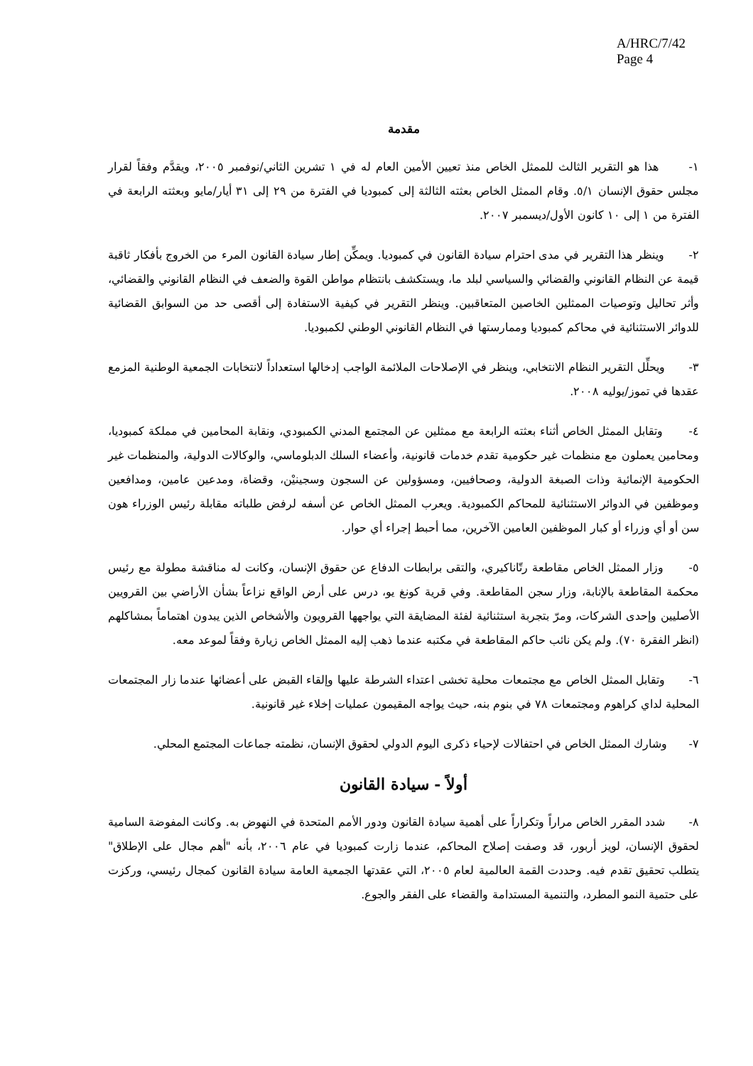A/HRC/7/42
Page 4
مقدمة
١- هذا هو التقرير الثالث للممثل الخاص منذ تعيين الأمين العام له في ١ تشرين الثاني/نوفمبر ٢٠٠٥، ويقدَّم وفقاً لقرار مجلس حقوق الإنسان ٥/١. وقام الممثل الخاص بعثته الثالثة إلى كمبوديا في الفترة من ٢٩ إلى ٣١ أيار/مايو وبعثته الرابعة في الفترة من ١ إلى ١٠ كانون الأول/ديسمبر ٢٠٠٧.
٢- وينظر هذا التقرير في مدى احترام سيادة القانون في كمبوديا. ويمكِّن إطار سيادة القانون المرء من الخروج بأفكار ثاقبة قيمة عن النظام القانوني والقضائي والسياسي لبلد ما، ويستكشف بانتظام مواطن القوة والضعف في النظام القانوني والقضائي، وأثر تحاليل وتوصيات الممثلين الخاصين المتعاقبين. وينظر التقرير في كيفية الاستفادة إلى أقصى حد من السوابق القضائية للدوائر الاستثنائية في محاكم كمبوديا وممارستها في النظام القانوني الوطني لكمبوديا.
٣- ويحلِّل التقرير النظام الانتخابي، وينظر في الإصلاحات الملائمة الواجب إدخالها استعداداً لانتخابات الجمعية الوطنية المزمع عقدها في تموز/يوليه ٢٠٠٨.
٤- وتقابل الممثل الخاص أثناء بعثته الرابعة مع ممثلين عن المجتمع المدني الكمبودي، ونقابة المحامين في مملكة كمبوديا، ومحامين يعملون مع منظمات غير حكومية تقدم خدمات قانونية، وأعضاء السلك الدبلوماسي، والوكالات الدولية، والمنظمات غير الحكومية الإنمائية وذات الصبغة الدولية، وصحافيين، ومسؤولين عن السجون وسجينيْن، وقضاة، ومدعين عامين، ومدافعين وموظفين في الدوائر الاستثنائية للمحاكم الكمبودية. ويعرب الممثل الخاص عن أسفه لرفض طلباته مقابلة رئيس الوزراء هون سن أو أي وزراء أو كبار الموظفين العامين الآخرين، مما أحبط إجراء أي حوار.
٥- وزار الممثل الخاص مقاطعة رتّاناكيري، والتقى برابطات الدفاع عن حقوق الإنسان، وكانت له مناقشة مطولة مع رئيس محكمة المقاطعة بالإنابة، وزار سجن المقاطعة. وفي قرية كونغ يو، درس على أرض الواقع نزاعاً بشأن الأراضي بين القرويين الأصليين وإحدى الشركات، ومرّ بتجربة استثنائية لفئة المضايقة التي يواجهها القرويون والأشخاص الذين يبدون اهتماماً بمشاكلهم (انظر الفقرة ٧٠). ولم يكن نائب حاكم المقاطعة في مكتبه عندما ذهب إليه الممثل الخاص زيارة وفقاً لموعد معه.
٦- وتقابل الممثل الخاص مع مجتمعات محلية تخشى اعتداء الشرطة عليها وإلقاء القبض على أعضائها عندما زار المجتمعات المحلية لداي كراهوم ومجتمعات ٧٨ في بنوم بنه، حيث يواجه المقيمون عمليات إخلاء غير قانونية.
٧- وشارك الممثل الخاص في احتفالات لإحياء ذكرى اليوم الدولي لحقوق الإنسان، نظمته جماعات المجتمع المحلي.
أولاً - سيادة القانون
٨- شدد المقرر الخاص مراراً وتكراراً على أهمية سيادة القانون ودور الأمم المتحدة في النهوض به. وكانت المفوضة السامية لحقوق الإنسان، لويز أربور، قد وصفت إصلاح المحاكم، عندما زارت كمبوديا في عام ٢٠٠٦، بأنه "أهم مجال على الإطلاق" يتطلب تحقيق تقدم فيه. وحددت القمة العالمية لعام ٢٠٠٥، التي عقدتها الجمعية العامة سيادة القانون كمجال رئيسي، وركزت على حتمية النمو المطرد، والتنمية المستدامة والقضاء على الفقر والجوع.